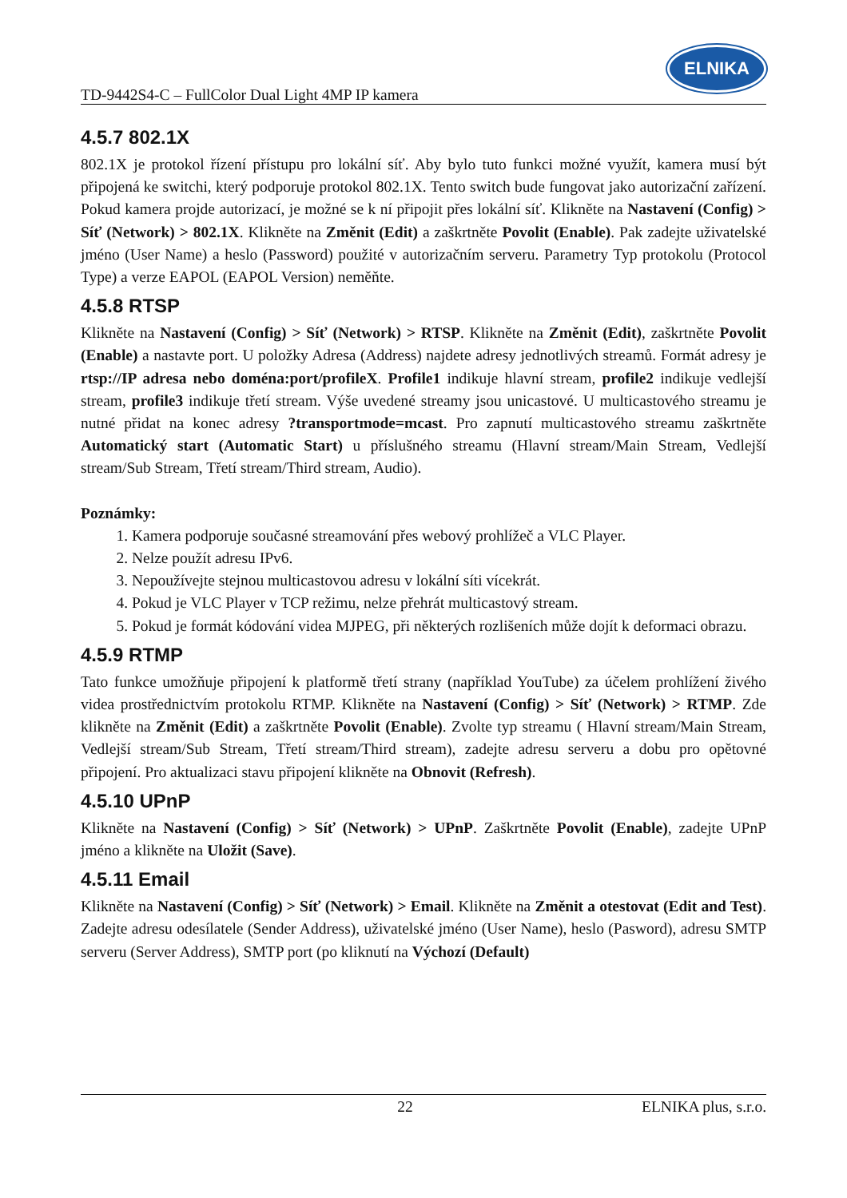TD-9442S4-C – FullColor Dual Light 4MP IP kamera
ELNIKA
4.5.7 802.1X
802.1X je protokol řízení přístupu pro lokální síť. Aby bylo tuto funkci možné využít, kamera musí být připojená ke switchi, který podporuje protokol 802.1X. Tento switch bude fungovat jako autorizační zařízení. Pokud kamera projde autorizací, je možné se k ní připojit přes lokální síť. Klikněte na Nastavení (Config) > Síť (Network) > 802.1X. Klikněte na Změnit (Edit) a zaškrtněte Povolit (Enable). Pak zadejte uživatelské jméno (User Name) a heslo (Password) použité v autorizačním serveru. Parametry Typ protokolu (Protocol Type) a verze EAPOL (EAPOL Version) neměňte.
4.5.8 RTSP
Klikněte na Nastavení (Config) > Síť (Network) > RTSP. Klikněte na Změnit (Edit), zaškrtněte Povolit (Enable) a nastavte port. U položky Adresa (Address) najdete adresy jednotlivých streamů. Formát adresy je rtsp://IP adresa nebo doména:port/profileX. Profile1 indikuje hlavní stream, profile2 indikuje vedlejší stream, profile3 indikuje třetí stream. Výše uvedené streamy jsou unicastové. U multicastového streamu je nutné přidat na konec adresy ?transportmode=mcast. Pro zapnutí multicastového streamu zaškrtněte Automatický start (Automatic Start) u příslušného streamu (Hlavní stream/Main Stream, Vedlejší stream/Sub Stream, Třetí stream/Third stream, Audio).
Poznámky:
1. Kamera podporuje současné streamování přes webový prohlížeč a VLC Player.
2. Nelze použít adresu IPv6.
3. Nepoužívejte stejnou multicastovou adresu v lokální síti vícekrát.
4. Pokud je VLC Player v TCP režimu, nelze přehrát multicastový stream.
5. Pokud je formát kódování videa MJPEG, při některých rozlišeních může dojít k deformaci obrazu.
4.5.9 RTMP
Tato funkce umožňuje připojení k platformě třetí strany (například YouTube) za účelem prohlížení živého videa prostřednictvím protokolu RTMP. Klikněte na Nastavení (Config) > Síť (Network) > RTMP. Zde klikněte na Změnit (Edit) a zaškrtněte Povolit (Enable). Zvolte typ streamu ( Hlavní stream/Main Stream, Vedlejší stream/Sub Stream, Třetí stream/Third stream), zadejte adresu serveru a dobu pro opětovné připojení. Pro aktualizaci stavu připojení klikněte na Obnovit (Refresh).
4.5.10 UPnP
Klikněte na Nastavení (Config) > Síť (Network) > UPnP. Zaškrtněte Povolit (Enable), zadejte UPnP jméno a klikněte na Uložit (Save).
4.5.11 Email
Klikněte na Nastavení (Config) > Síť (Network) > Email. Klikněte na Změnit a otestovat (Edit and Test). Zadejte adresu odesílatele (Sender Address), uživatelské jméno (User Name), heslo (Pasword), adresu SMTP serveru (Server Address), SMTP port (po kliknutí na Výchozí (Default)
22 ELNIKA plus, s.r.o.